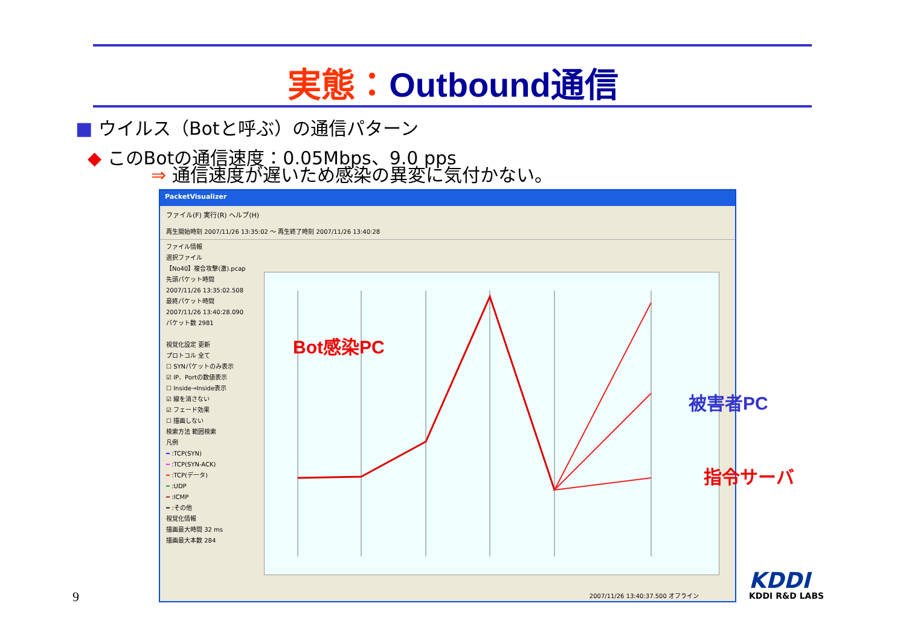実態：Outbound通信
■ ウイルス（Botと呼ぶ）の通信パターン
◆ このBotの通信速度：0.05Mbps、9.0 pps
⇒ 通信速度が遅いため感染の異変に気付かない。
PacketVisualizer
ファイル(F) 実行(R) ヘルプ(H)
再生開始時刻 2007/11/26 13:35:02 ～ 再生終了時刻 2007/11/26 13:40:28
ファイル情報
選択ファイル
【No40】複合攻撃(激).pcap
先頭パケット時間
2007/11/26 13:35:02.508
最終パケット時間
2007/11/26 13:40:28.090
パケット数 2981
視覚化設定 更新
プロトコル 全て
☐ SYNパケットのみ表示
☑ IP、Portの数値表示
☐ Inside→Inside表示
☑ 線を消さない
☑ フェード効果
☐ 描画しない
検索方法 範囲検索
凡例
━ :TCP(SYN)
━ :TCP(SYN-ACK)
━ :TCP(データ)
━ :UDP
━ :ICMP
━ :その他
視覚化情報
描画最大時間 32 ms
描画最大本数 284
2007/11/26 13:40:37.500 オフライン
Bot感染PC
被害者PC
指令サーバ
9
KDDI
KDDI R&D LABS